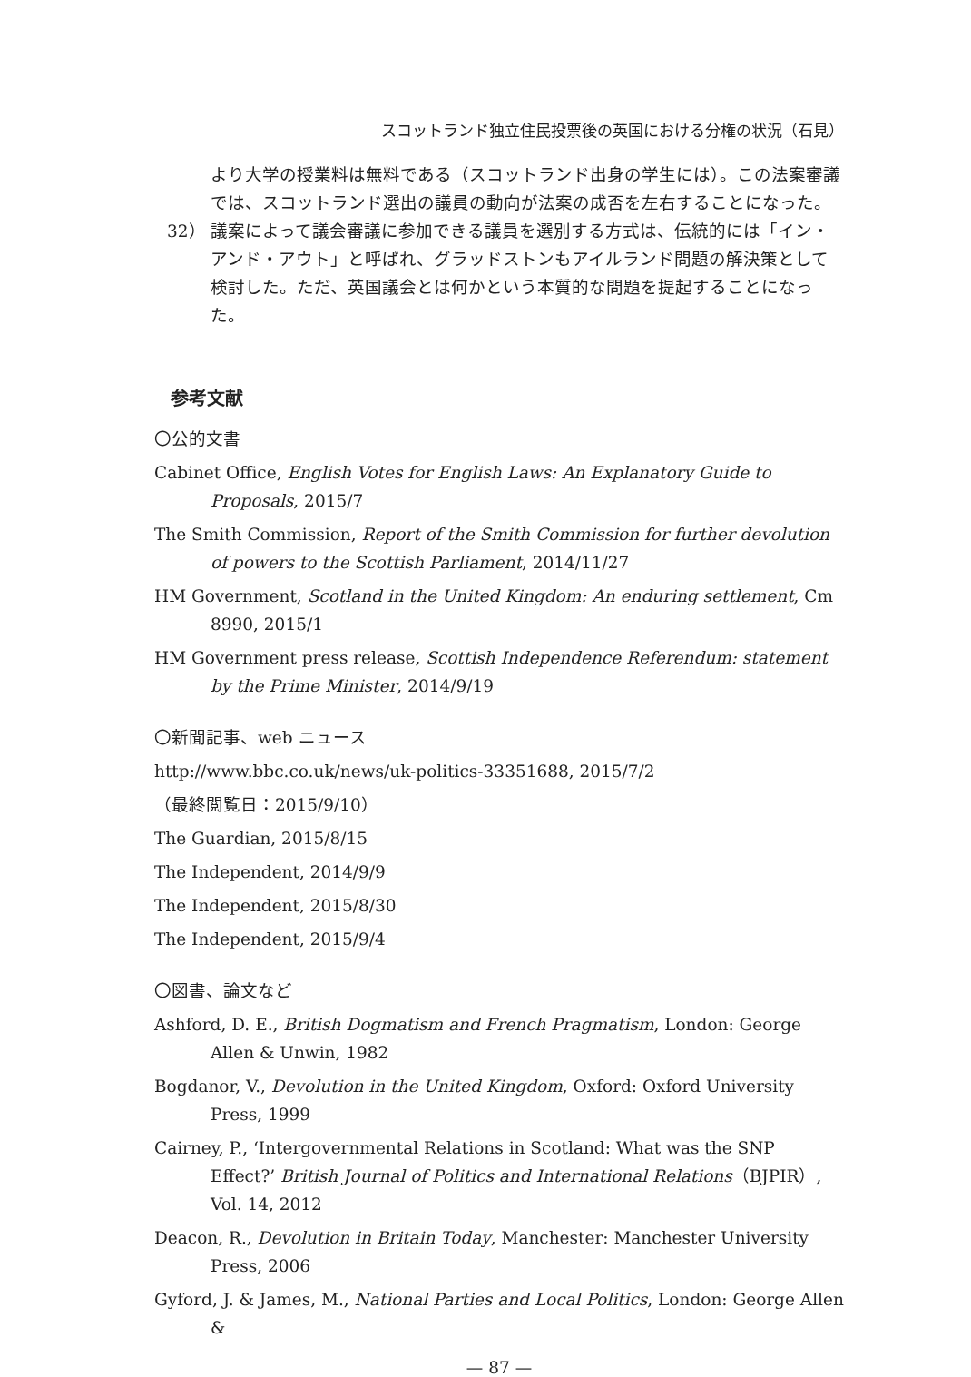スコットランド独立住民投票後の英国における分権の状況（石見）
より大学の授業料は無料である（スコットランド出身の学生には）。この法案審議では、スコットランド選出の議員の動向が法案の成否を左右することになった。
32） 議案によって議会審議に参加できる議員を選別する方式は、伝統的には「イン・アンド・アウト」と呼ばれ、グラッドストンもアイルランド問題の解決策として検討した。ただ、英国議会とは何かという本質的な問題を提起することになった。
参考文献
〇公的文書
Cabinet Office, English Votes for English Laws: An Explanatory Guide to Proposals, 2015/7
The Smith Commission, Report of the Smith Commission for further devolution of powers to the Scottish Parliament, 2014/11/27
HM Government, Scotland in the United Kingdom: An enduring settlement, Cm 8990, 2015/1
HM Government press release, Scottish Independence Referendum: statement by the Prime Minister, 2014/9/19
〇新聞記事、web ニュース
http://www.bbc.co.uk/news/uk-politics-33351688, 2015/7/2
（最終閲覧日：2015/9/10）
The Guardian, 2015/8/15
The Independent, 2014/9/9
The Independent, 2015/8/30
The Independent, 2015/9/4
〇図書、論文など
Ashford, D. E., British Dogmatism and French Pragmatism, London: George Allen & Unwin, 1982
Bogdanor, V., Devolution in the United Kingdom, Oxford: Oxford University Press, 1999
Cairney, P., ‘Intergovernmental Relations in Scotland: What was the SNP Effect?’ British Journal of Politics and International Relations（BJPIR）, Vol. 14, 2012
Deacon, R., Devolution in Britain Today, Manchester: Manchester University Press, 2006
Gyford, J. & James, M., National Parties and Local Politics, London: George Allen &
— 87 —